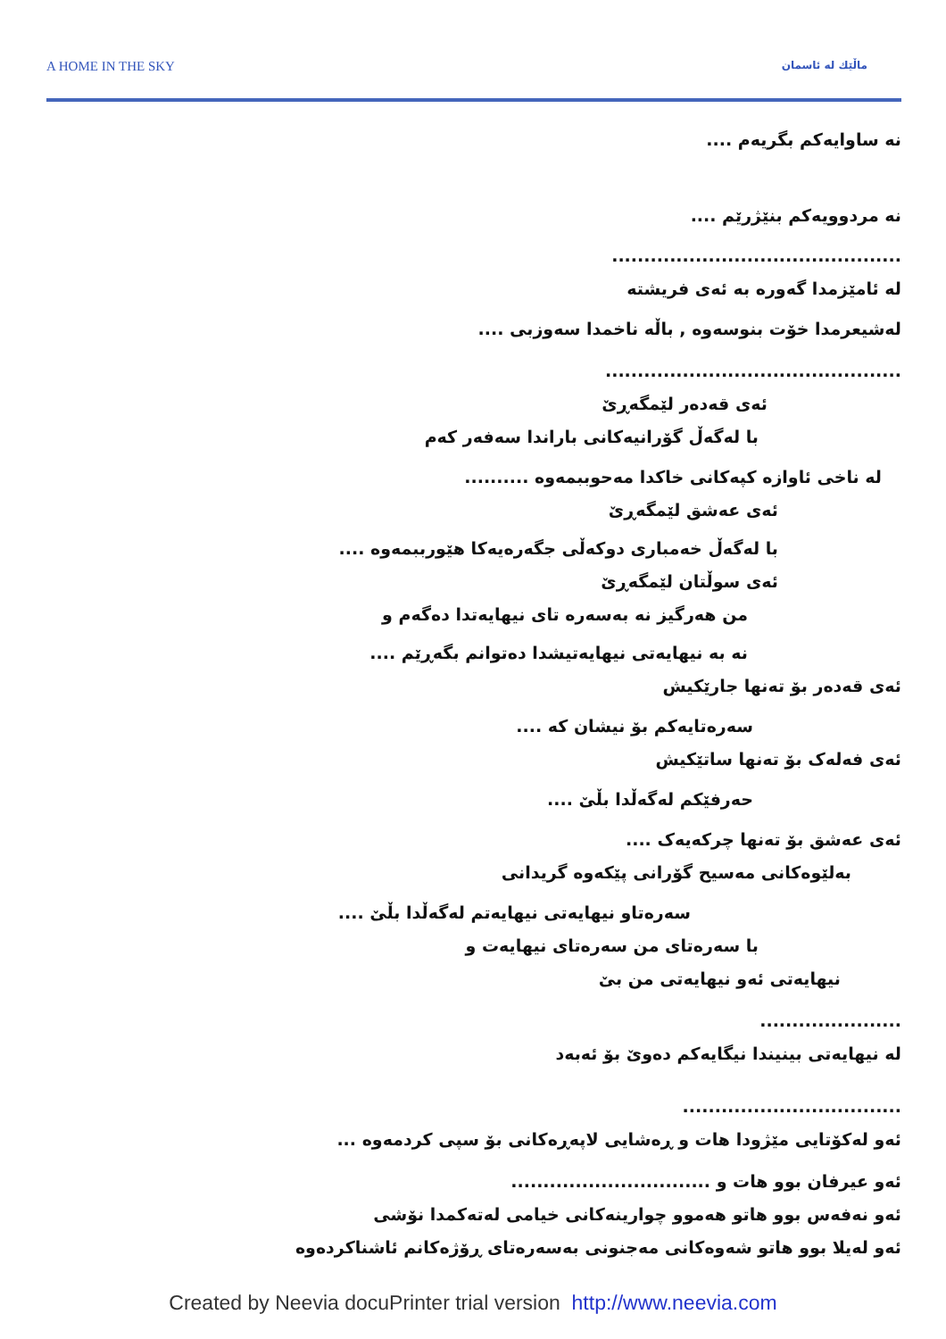A HOME IN THE SKY
ماڵێك لە ئاسمان
نە ساوایەکم بگریەم ....
نە مردوویەکم بنێژرێم ....
.............................................
لە ئامێزمدا گەورە بە ئەی فریشتە
لەشیعرمدا خۆت بنوسەوە , باڵە ناخمدا سەوزبی ....
..............................................
ئەی قەدەر لێمگەڕێ
با لەگەڵ گۆرانیەکانی باراندا سەفەر کەم
لە ناخی ئاوازە کپەکانی خاکدا مەحوببمەوە ..........
ئەی عەشق لێمگەڕێ
با لەگەڵ خەمباری دوکەڵی جگەرەیەکا هێورببمەوە ....
ئەی سوڵتان لێمگەڕێ
من هەرگیز نە بەسەرە تای نیهایەتدا دەگەم و
نە بە نیهایەتی نیهایەتیشدا دەتوانم بگەڕێم ....
ئەی قەدەر بۆ تەنها جارێکیش
سەرەتایەکم بۆ نیشان کە ....
ئەی فەلەک بۆ تەنها ساتێکیش
حەرفێکم لەگەڵدا بڵێ ....
ئەی عەشق بۆ تەنها چرکەیەک ....
بەلێوەکانی مەسیح گۆرانی پێکەوە گریدانی
سەرەتاو نیهایەتی نیهایەتم لەگەڵدا بڵێ ....
با سەرەتای من سەرەتای نیهایەت و
نیهایەتی ئەو نیهایەتی من بێ
......................
لە نیهایەتی بینیندا نیگایەکم دەوێ بۆ ئەبەد
..................................
ئەو لەکۆتایی مێژودا هات و ڕەشایی لاپەڕەکانی بۆ سپی کردمەوە ...
ئەو عیرفان بوو هات و ...............................
ئەو نەفەس بوو هاتو هەموو چوارینەکانی خیامی لەتەکمدا نۆشی
ئەو لەیلا بوو هاتو شەوەکانی مەجنونی بەسەرەتای ڕۆژەکانم ئاشناکردەوە
Created by Neevia docuPrinter trial version http://www.neevia.com